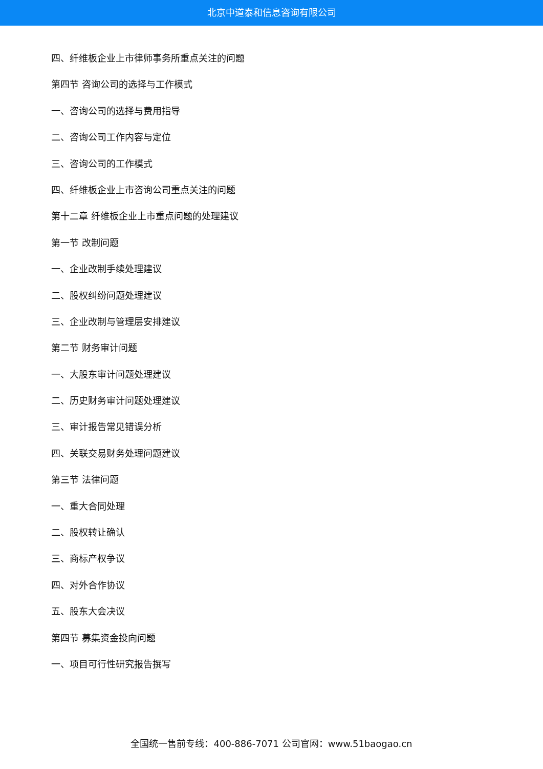北京中道泰和信息咨询有限公司
四、纤维板企业上市律师事务所重点关注的问题
第四节 咨询公司的选择与工作模式
一、咨询公司的选择与费用指导
二、咨询公司工作内容与定位
三、咨询公司的工作模式
四、纤维板企业上市咨询公司重点关注的问题
第十二章 纤维板企业上市重点问题的处理建议
第一节 改制问题
一、企业改制手续处理建议
二、股权纠纷问题处理建议
三、企业改制与管理层安排建议
第二节 财务审计问题
一、大股东审计问题处理建议
二、历史财务审计问题处理建议
三、审计报告常见错误分析
四、关联交易财务处理问题建议
第三节 法律问题
一、重大合同处理
二、股权转让确认
三、商标产权争议
四、对外合作协议
五、股东大会决议
第四节 募集资金投向问题
一、项目可行性研究报告撰写
全国统一售前专线：400-886-7071 公司官网：www.51baogao.cn